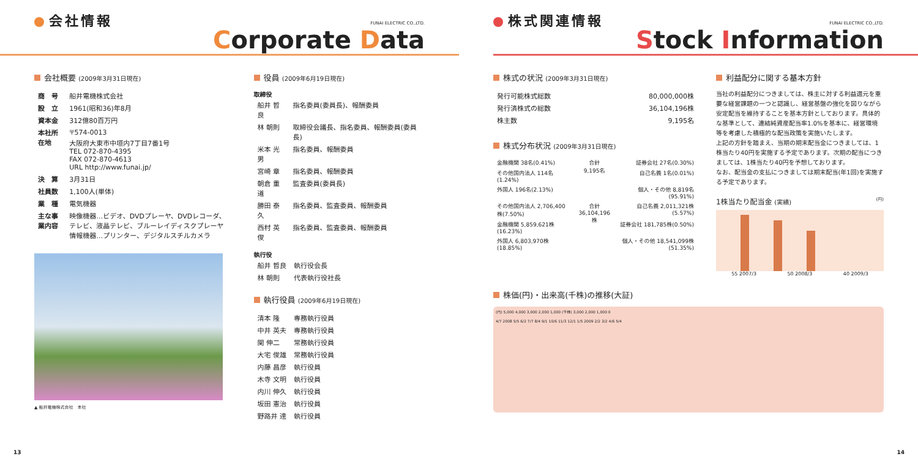会社情報
FUNAI ELECTRIC CO.,LTD.
Corporate Data
会社概要 (2009年3月31日現在)
| 商 号 | 船井電機株式会社 |
| 設 立 | 1961(昭和36)年8月 |
| 資本金 | 312億80百万円 |
| 本社所在地 | 〒574-0013 大阪府大東市中垣内7丁目7番1号 TEL 072-870-4395 FAX 072-870-4613 URL http://www.funai.jp/ |
| 決 算 | 3月31日 |
| 社員数 | 1,100人(単体) |
| 業 種 | 電気機器 |
| 主な事業内容 | 映像機器…ビデオ、DVDプレーヤ、DVDレコーダ、テレビ、液晶テレビ、ブルーレイディスクプレーヤ 情報機器…プリンター、デジタルスチルカメラ |
▲ 船井電機株式会社　本社
役員 (2009年6月19日現在)
取締役
| 船井 哲良 | 指名委員(委員長)、報酬委員 |
| 林 朝則 | 取締役会議長、指名委員、報酬委員(委員長) |
| 米本 光男 | 指名委員、報酬委員 |
| 宮崎 章 | 指名委員、報酬委員 |
| 朝倉 重道 | 監査委員(委員長) |
| 勝田 泰久 | 指名委員、監査委員、報酬委員 |
| 西村 英俊 | 指名委員、監査委員、報酬委員 |
執行役
| 船井 哲良 | 執行役会長 |
| 林 朝則 | 代表執行役社長 |
執行役員 (2009年6月19日現在)
| 清本 隆 | 専務執行役員 |
| 中井 英夫 | 専務執行役員 |
| 関 伸二 | 常務執行役員 |
| 大宅 俊雄 | 常務執行役員 |
| 内藤 昌彦 | 執行役員 |
| 木寺 文明 | 執行役員 |
| 内川 伸久 | 執行役員 |
| 坂田 憲治 | 執行役員 |
| 野路井 達 | 執行役員 |
13
株式関連情報
FUNAI ELECTRIC CO.,LTD.
Stock Information
株式の状況 (2009年3月31日現在)
| 発行可能株式総数 | 80,000,000株 |
| 発行済株式の総数 | 36,104,196株 |
| 株主数 | 9,195名 |
株式分布状況 (2009年3月31日現在)
| 金融機関 38名(0.41%) | 合計 9,195名 | 証券会社 27名(0.30%) |
| その他国内法人 114名(1.24%) | | 自己名義 1名(0.01%) |
| 外国人 196名(2.13%) | | 個人・その他 8,819名(95.91%) |
| その他国内法人 2,706,400株(7.50%) | 合計 36,104,196株 | 自己名義 2,011,321株(5.57%) |
| 金融機関 5,859,621株(16.23%) | | 証券会社 181,785株(0.50%) |
| 外国人 6,803,970株(18.85%) | | 個人・その他 18,541,099株(51.35%) |
利益配分に関する基本方針
当社の利益配分につきましては、株主に対する利益還元を重要な経営課題の一つと認識し、経営基盤の強化を図りながら安定配当を維持することを基本方針としております。具体的な基準として、連結純資産配当率1.0%を基本に、経営環境等を考慮した積極的な配当政策を実施いたします。
上記の方針を踏まえ、当期の期末配当金につきましては、1株当たり40円を実施する予定であります。次期の配当につきましては、1株当たり40円を予想しております。
なお、配当金の支払につきましては期末配当(年1回)を実施する予定であります。
1株当たり配当金 (実績) (円)
55 2007/3 50 2008/3 40 2009/3
株価(円)・出来高(千株)の推移(大証)
(円) 5,000 4,000 3,000 2,000 1,000 (千株) 3,000 2,000 1,000 0
4/7 2008 5/5 6/2 7/7 8/4 9/1 10/6 11/3 12/1 1/5 2009 2/2 3/2 4/6 5/4
14